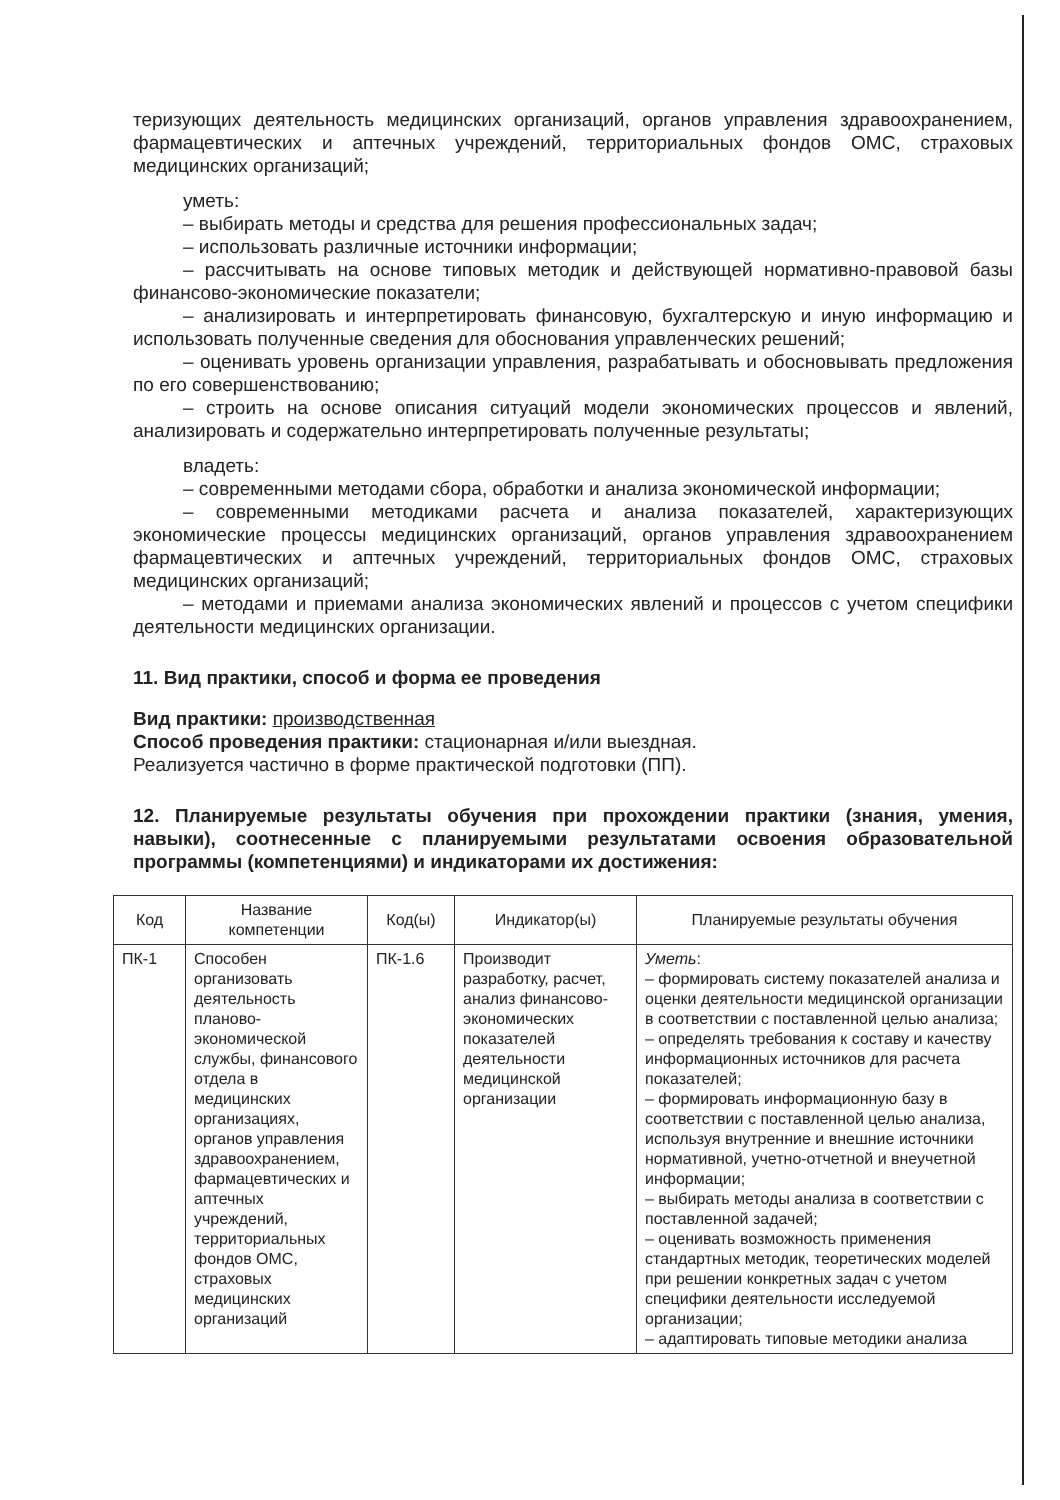теризующих деятельность медицинских организаций, органов управления здравоохранением, фармацевтических и аптечных учреждений, территориальных фондов ОМС, страховых медицинских организаций;
уметь:
– выбирать методы и средства для решения профессиональных задач;
– использовать различные источники информации;
– рассчитывать на основе типовых методик и действующей нормативно-правовой базы финансово-экономические показатели;
– анализировать и интерпретировать финансовую, бухгалтерскую и иную информацию и использовать полученные сведения для обоснования управленческих решений;
– оценивать уровень организации управления, разрабатывать и обосновывать предложения по его совершенствованию;
– строить на основе описания ситуаций модели экономических процессов и явлений, анализировать и содержательно интерпретировать полученные результаты;
владеть:
– современными методами сбора, обработки и анализа экономической информации;
– современными методиками расчета и анализа показателей, характеризующих экономические процессы медицинских организаций, органов управления здравоохранением фармацевтических и аптечных учреждений, территориальных фондов ОМС, страховых медицинских организаций;
– методами и приемами анализа экономических явлений и процессов с учетом специфики деятельности медицинских организации.
11. Вид практики, способ и форма ее проведения
Вид практики: производственная
Способ проведения практики: стационарная и/или выездная.
Реализуется частично в форме практической подготовки (ПП).
12. Планируемые результаты обучения при прохождении практики (знания, умения, навыки), соотнесенные с планируемыми результатами освоения образовательной программы (компетенциями) и индикаторами их достижения:
| Код | Название компетенции | Код(ы) | Индикатор(ы) | Планируемые результаты обучения |
| --- | --- | --- | --- | --- |
| ПК-1 | Способен организовать деятельность планово-экономической службы, финансового отдела в медицинских организациях, органов управления здравоохранением, фармацевтических и аптечных учреждений, территориальных фондов ОМС, страховых медицинских организаций | ПК-1.6 | Производит разработку, расчет, анализ финансово-экономических показателей деятельности медицинской организации | Уметь : – формировать систему показателей анализа и оценки деятельности медицинской организации в соответствии с поставленной целью анализа; – определять требования к составу и качеству информационных источников для расчета показателей; – формировать информационную базу в соответствии с поставленной целью анализа, используя внутренние и внешние источники нормативной, учетно-отчетной и внеучетной информации; – выбирать методы анализа в соответствии с поставленной задачей; – оценивать возможность применения стандартных методик, теоретических моделей при решении конкретных задач с учетом специфики деятельности исследуемой организации; – адаптировать типовые методики анализа |